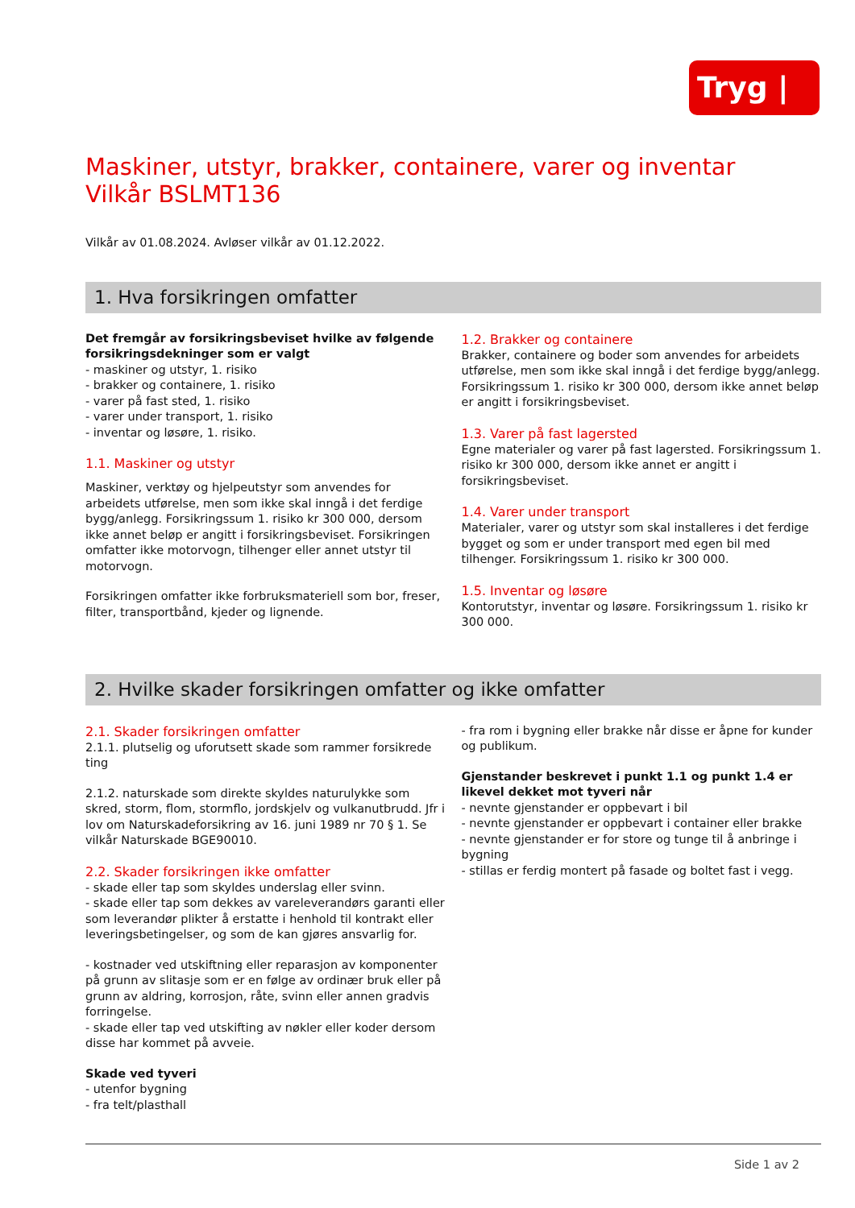Tryg | ◎
Maskiner, utstyr, brakker, containere, varer og inventar
Vilkår BSLMT136
Vilkår av 01.08.2024. Avløser vilkår av 01.12.2022.
1. Hva forsikringen omfatter
Det fremgår av forsikringsbeviset hvilke av følgende forsikringsdekninger som er valgt
- maskiner og utstyr, 1. risiko
- brakker og containere, 1. risiko
- varer på fast sted, 1. risiko
- varer under transport, 1. risiko
- inventar og løsøre, 1. risiko.
1.1. Maskiner og utstyr
Maskiner, verktøy og hjelpeutstyr som anvendes for arbeidets utførelse, men som ikke skal inngå i det ferdige bygg/anlegg. Forsikringssum 1. risiko kr 300 000, dersom ikke annet beløp er angitt i forsikringsbeviset. Forsikringen omfatter ikke motorvogn, tilhenger eller annet utstyr til motorvogn.
Forsikringen omfatter ikke forbruksmateriell som bor, freser, filter, transportbånd, kjeder og lignende.
1.2. Brakker og containere
Brakker, containere og boder som anvendes for arbeidets utførelse, men som ikke skal inngå i det ferdige bygg/anlegg. Forsikringssum 1. risiko kr 300 000, dersom ikke annet beløp er angitt i forsikringsbeviset.
1.3. Varer på fast lagersted
Egne materialer og varer på fast lagersted. Forsikringssum 1. risiko kr 300 000, dersom ikke annet er angitt i forsikringsbeviset.
1.4. Varer under transport
Materialer, varer og utstyr som skal installeres i det ferdige bygget og som er under transport med egen bil med tilhenger. Forsikringssum 1. risiko kr 300 000.
1.5. Inventar og løsøre
Kontorutstyr, inventar og løsøre. Forsikringssum 1. risiko kr 300 000.
2. Hvilke skader forsikringen omfatter og ikke omfatter
2.1. Skader forsikringen omfatter
2.1.1. plutselig og uforutsett skade som rammer forsikrede ting
2.1.2. naturskade som direkte skyldes naturulykke som skred, storm, flom, stormflo, jordskjelv og vulkanutbrudd. Jfr i lov om Naturskadeforsikring av 16. juni 1989 nr 70 § 1. Se vilkår Naturskade BGE90010.
2.2. Skader forsikringen ikke omfatter
- skade eller tap som skyldes underslag eller svinn.
- skade eller tap som dekkes av vareleverandørs garanti eller som leverandør plikter å erstatte i henhold til kontrakt eller leveringsbetingelser, og som de kan gjøres ansvarlig for.
- kostnader ved utskiftning eller reparasjon av komponenter på grunn av slitasje som er en følge av ordinær bruk eller på grunn av aldring, korrosjon, råte, svinn eller annen gradvis forringelse.
- skade eller tap ved utskifting av nøkler eller koder dersom disse har kommet på avveie.
Skade ved tyveri
- utenfor bygning
- fra telt/plasthall
- fra rom i bygning eller brakke når disse er åpne for kunder og publikum.
Gjenstander beskrevet i punkt 1.1 og punkt 1.4 er likevel dekket mot tyveri når
- nevnte gjenstander er oppbevart i bil
- nevnte gjenstander er oppbevart i container eller brakke
- nevnte gjenstander er for store og tunge til å anbringe i bygning
- stillas er ferdig montert på fasade og boltet fast i vegg.
Side 1 av 2